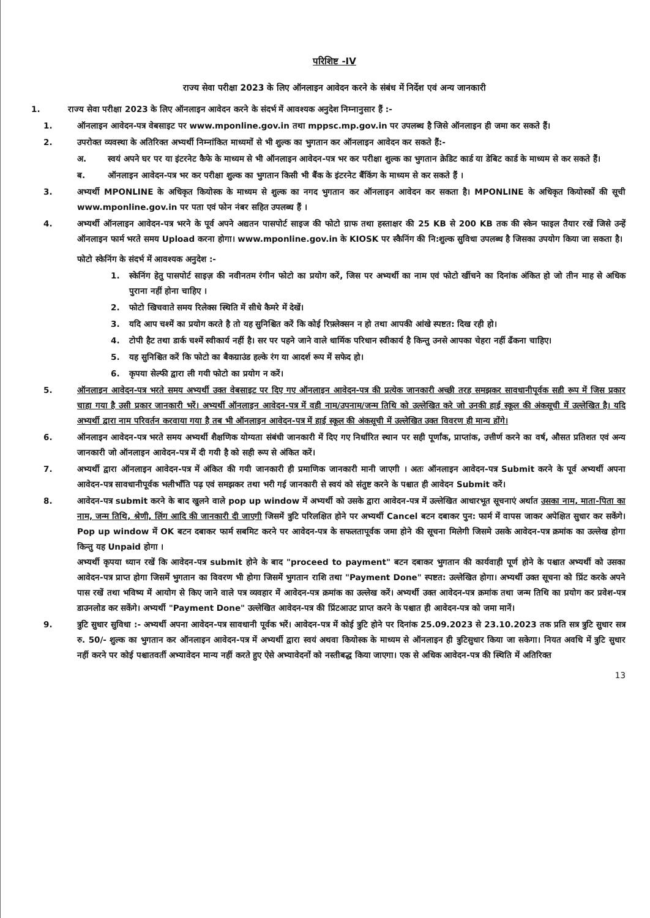परिशिष्ट -IV
राज्य सेवा परीक्षा 2023 के लिए ऑनलाइन आवेदन करने के संबंध में निर्देश एवं अन्य जानकारी
1. राज्य सेवा परीक्षा 2023 के लिए ऑनलाइन आवेदन करने के संदर्भ में आवश्यक अनुदेश निम्नानुसार हैं :-
1. ऑनलाइन आवेदन-पत्र वेबसाइट पर www.mponline.gov.in तथा mppsc.mp.gov.in पर उपलब्ध है जिसे ऑनलाइन ही जमा कर सकते हैं।
2. उपरोक्त व्यवस्था के अतिरिक्त अभ्यर्थी निम्नांकित माध्यमों से भी शुल्क का भुगतान कर ऑनलाइन आवेदन कर सकते हैं:-
अ. स्वयं अपने घर पर या इंटरनेट कैफे के माध्यम से भी ऑनलाइन आवेदन-पत्र भर कर परीक्षा शुल्क का भुगतान क्रेडिट कार्ड या डेबिट कार्ड के माध्यम से कर सकते हैं।
ब. ऑनलाइन आवेदन-पत्र भर कर परीक्षा शुल्क का भुगतान किसी भी बैंक के इंटरनेट बैंकिंग के माध्यम से कर सकते हैं ।
3. अभ्यर्थी MPONLINE के अधिकृत कियोस्क के माध्यम से शुल्क का नगद भुगतान कर ऑनलाइन आवेदन कर सकता है। MPONLINE के अधिकृत कियोस्कों की सूची www.mponline.gov.in पर पता एवं फोन नंबर सहित उपलब्ध हैं ।
4. अभ्यर्थी ऑनलाइन आवेदन-पत्र भरने के पूर्व अपने अद्यतन पासपोर्ट साइज की फोटो ग्राफ तथा हस्ताक्षर की 25 KB से 200 KB तक की स्केन फाइल तैयार रखें जिसे उन्हें ऑनलाइन फार्म भरते समय Upload करना होगा। www.mponline.gov.in के KIOSK पर स्कैनिंग की नि:शुल्क सुविधा उपलब्ध है जिसका उपयोग किया जा सकता है।
फोटो स्केनिंग के संदर्भ में आवश्यक अनुदेश :-
1. स्केनिंग हेतु पासपोर्ट साइज़ की नवीनतम रंगीन फोटो का प्रयोग करें, जिस पर अभ्यर्थी का नाम एवं फोटो खींचने का दिनांक अंकित हो जो तीन माह से अधिक पुराना नहीं होना चाहिए ।
2. फोटो खिचवाते समय रिलेक्स स्थिति में सीधे कैमरे में देखें।
3. यदि आप चश्में का प्रयोग करते है तो यह सुनिश्चित करें कि कोई रिफ़्लेक्सन न हो तथा आपकी आंखे स्पष्टत: दिख रही हो।
4. टोपी हैट तथा डार्क चश्में स्वीकार्य नहीं है। सर पर पहने जाने वाले धार्मिक परिधान स्वीकार्य है किन्तु उनसे आपका चेहरा नहीं ढँकना चाहिए।
5. यह सुनिश्चित करें कि फोटो का बैकग्राउंड हल्के रंग या आदर्श रूप में सफेद हो।
6. कृपया सेल्फी द्वारा ली गयी फोटो का प्रयोग न करें।
5. ऑनलाइन आवेदन-पत्र भरते समय अभ्यर्थी उक्त वेबसाइट पर दिए गए ऑनलाइन आवेदन-पत्र की प्रत्येक जानकारी अच्छी तरह समझकर सावधानीपूर्वक सही रूप में जिस प्रकार चाहा गया है उसी प्रकार जानकारी भरें। अभ्यर्थी ऑनलाइन आवेदन-पत्र में वही नाम/उपनाम/जन्म तिथि को उल्लेखित करे जो उनकी हाई स्कूल की अंकसूची में उल्लेखित है। यदि अभ्यर्थी द्वारा नाम परिवर्तन करवाया गया है तब भी ऑनलाइन आवेदन-पत्र में हाई स्कूल की अंकसूची में उल्लेखित उक्त विवरण ही मान्य होंगे।
6. ऑनलाइन आवेदन-पत्र भरते समय अभ्यर्थी शैक्षणिक योग्यता संबंधी जानकारी में दिए गए निर्धारित स्थान पर सही पूर्णांक, प्राप्तांक, उत्तीर्ण करने का वर्ष, औसत प्रतिशत एवं अन्य जानकारी जो ऑनलाइन आवेदन-पत्र में दी गयी है को सही रूप से अंकित करें।
7. अभ्यर्थी द्वारा ऑनलाइन आवेदन-पत्र में अंकित की गयी जानकारी ही प्रमाणिक जानकारी मानी जाएगी । अतः ऑनलाइन आवेदन-पत्र Submit करने के पूर्व अभ्यर्थी अपना आवेदन-पत्र सावधानीपूर्वक भलीभाँति पढ़ एवं समझकर तथा भरी गई जानकारी से स्वयं को संतुष्ट करने के पश्चात ही आवेदन Submit करें।
8. आवेदन-पत्र submit करने के बाद खुलने वाले pop up window में अभ्यर्थी को उसके द्वारा आवेदन-पत्र में उल्लेखित आधारभूत सूचनाएं अर्थात उसका नाम, माता-पिता का नाम, जन्म तिथि, श्रेणी, लिंग आदि की जानकारी दी जाएगी जिसमें त्रुटि परिलक्षित होने पर अभ्यर्थी Cancel बटन दबाकर पुन: फार्म में वापस जाकर अपेक्षित सुधार कर सकेंगे। Pop up window में OK बटन दबाकर फार्म सबमिट करने पर आवेदन-पत्र के सफलतापूर्वक जमा होने की सूचना मिलेगी जिसमे उसके आवेदन-पत्र क्रमांक का उल्लेख होगा किन्तु यह Unpaid होगा ।
अभ्यर्थी कृपया ध्यान रखें कि आवेदन-पत्र submit होने के बाद "proceed to payment" बटन दबाकर भुगतान की कार्यवाही पूर्ण होने के पश्चात अभ्यर्थी को उसका आवेदन-पत्र प्राप्त होगा जिसमें भुगतान का विवरण भी होगा जिसमें भुगतान राशि तथा "Payment Done" स्पष्टत: उल्लेखित होगा। अभ्यर्थी उक्त सूचना को प्रिंट करके अपने पास रखें तथा भविष्य में आयोग से किए जाने वाले पत्र व्यवहार में आवेदन-पत्र क्रमांक का उल्लेख करें। अभ्यर्थी उक्त आवेदन-पत्र क्रमांक तथा जन्म तिथि का प्रयोग कर प्रवेश-पत्र डाउनलोड कर सकेंगे। अभ्यर्थी "Payment Done" उल्लेखित आवेदन-पत्र की प्रिंटआउट प्राप्त करने के पश्चात ही आवेदन-पत्र को जमा मानें।
9. त्रुटि सुधार सुविधा :- अभ्यर्थी अपना आवेदन-पत्र सावधानी पूर्वक भरें। आवेदन-पत्र में कोई त्रुटि होने पर दिनांक 25.09.2023 से 23.10.2023 तक प्रति सत्र त्रुटि सुधार सत्र रु. 50/- शुल्क का भुगतान कर ऑनलाइन आवेदन-पत्र में अभ्यर्थी द्वारा स्वयं अथवा कियोस्क के माध्यम से ऑनलाइन ही त्रुटिसुधार किया जा सकेगा। नियत अवधि में त्रुटि सुधार नहीं करने पर कोई पश्चातवर्ती अभ्यावेदन मान्य नहीं करते हुए ऐसे अभ्यावेदनों को नस्तीबद्ध किया जाएगा। एक से अधिक आवेदन-पत्र की स्थिति में अतिरिक्त
13